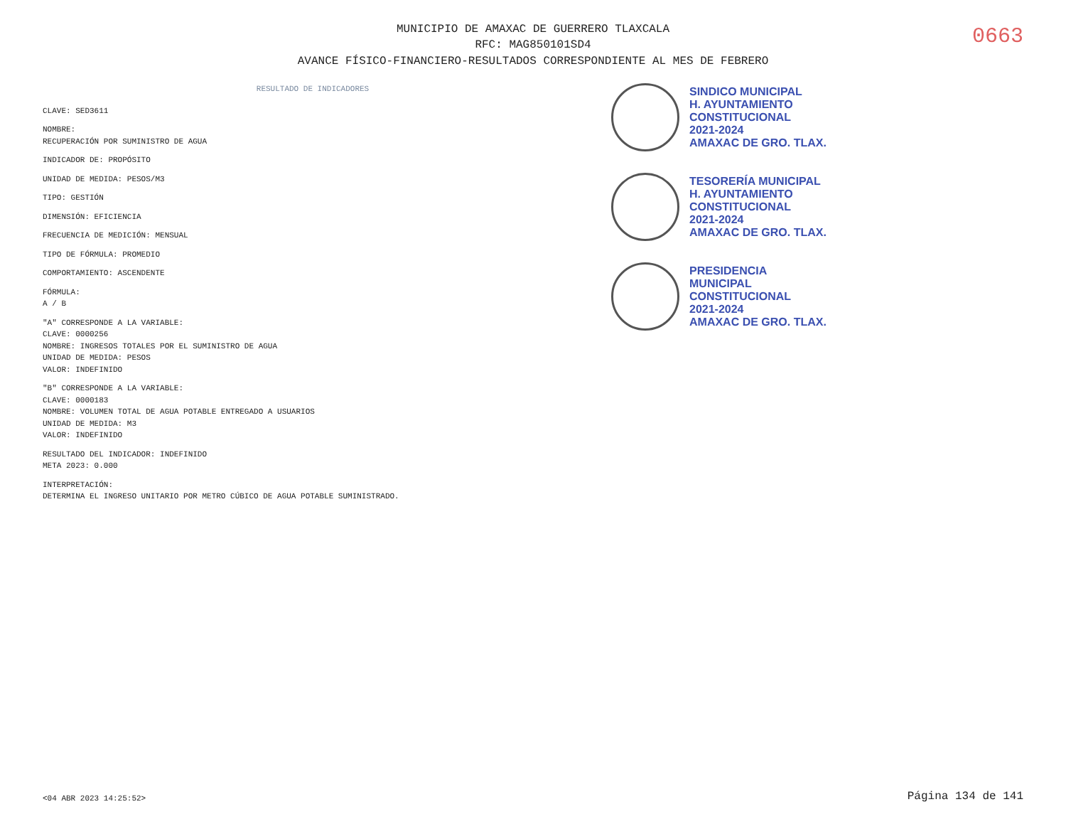MUNICIPIO DE AMAXAC DE GUERRERO TLAXCALA
RFC: MAG850101SD4
AVANCE FÍSICO-FINANCIERO-RESULTADOS CORRESPONDIENTE AL MES DE FEBRERO
0663
RESULTADO DE INDICADORES
CLAVE: SED3611
NOMBRE:
RECUPERACIÓN POR SUMINISTRO DE AGUA
INDICADOR DE: PROPÓSITO
UNIDAD DE MEDIDA: PESOS/M3
TIPO: GESTIÓN
DIMENSIÓN: EFICIENCIA
FRECUENCIA DE MEDICIÓN: MENSUAL
TIPO DE FÓRMULA: PROMEDIO
COMPORTAMIENTO: ASCENDENTE
FÓRMULA:
A / B
"A" CORRESPONDE A LA VARIABLE:
CLAVE: 0000256
NOMBRE: INGRESOS TOTALES POR EL SUMINISTRO DE AGUA
UNIDAD DE MEDIDA: PESOS
VALOR: INDEFINIDO
"B" CORRESPONDE A LA VARIABLE:
CLAVE: 0000183
NOMBRE: VOLUMEN TOTAL DE AGUA POTABLE ENTREGADO A USUARIOS
UNIDAD DE MEDIDA: M3
VALOR: INDEFINIDO
RESULTADO DEL INDICADOR: INDEFINIDO
META 2023: 0.000
INTERPRETACIÓN:
DETERMINA EL INGRESO UNITARIO POR METRO CÚBICO DE AGUA POTABLE SUMINISTRADO.
SINDICO MUNICIPAL
H. AYUNTAMIENTO
CONSTITUCIONAL
2021-2024
AMAXAC DE GRO. TLAX.
TESORERÍA MUNICIPAL
H. AYUNTAMIENTO
CONSTITUCIONAL
2021-2024
AMAXAC DE GRO. TLAX.
PRESIDENCIA
MUNICIPAL
CONSTITUCIONAL
2021-2024
AMAXAC DE GRO. TLAX.
<04 ABR 2023 14:25:52>
Página 134 de 141